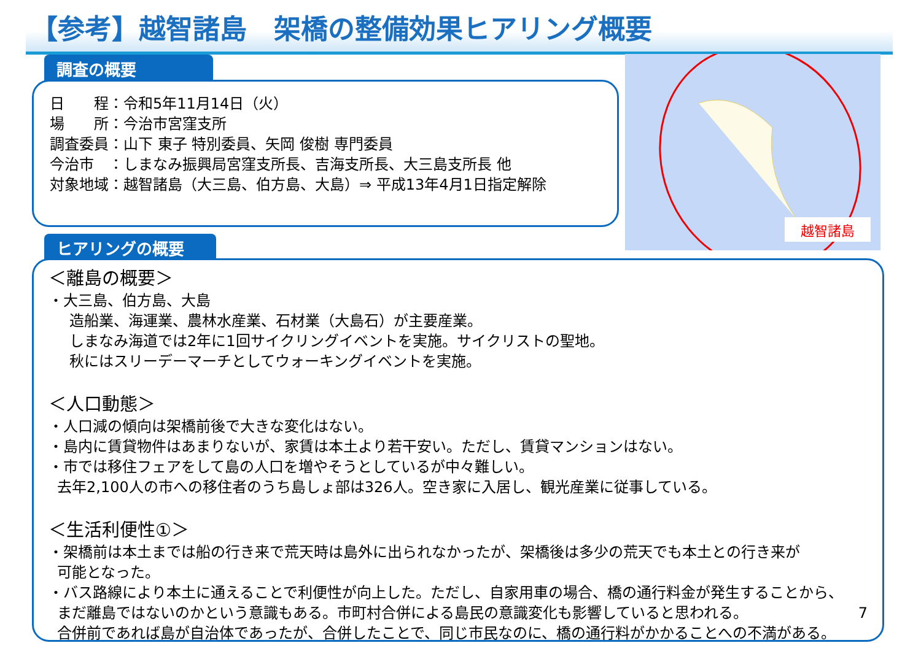【参考】越智諸島　架橋の整備効果ヒアリング概要
調査の概要
日　　程：令和5年11月14日（火）
場　　所：今治市宮窪支所
調査委員：山下 東子 特別委員、矢岡 俊樹 専門委員
今治市　：しまなみ振興局宮窪支所長、吉海支所長、大三島支所長 他
対象地域：越智諸島（大三島、伯方島、大島）⇒ 平成13年4月1日指定解除
越智諸島
ヒアリングの概要
＜離島の概要＞
・大三島、伯方島、大島
造船業、海運業、農林水産業、石材業（大島石）が主要産業。
しまなみ海道では2年に1回サイクリングイベントを実施。サイクリストの聖地。
秋にはスリーデーマーチとしてウォーキングイベントを実施。
＜人口動態＞
・人口減の傾向は架橋前後で大きな変化はない。
・島内に賃貸物件はあまりないが、家賃は本土より若干安い。ただし、賃貸マンションはない。
・市では移住フェアをして島の人口を増やそうとしているが中々難しい。
去年2,100人の市への移住者のうち島しょ部は326人。空き家に入居し、観光産業に従事している。
＜生活利便性①＞
・架橋前は本土までは船の行き来で荒天時は島外に出られなかったが、架橋後は多少の荒天でも本土との行き来が
可能となった。
・バス路線により本土に通えることで利便性が向上した。ただし、自家用車の場合、橋の通行料金が発生することから、
まだ離島ではないのかという意識もある。市町村合併による島民の意識変化も影響していると思われる。 7
合併前であれば島が自治体であったが、合併したことで、同じ市民なのに、橋の通行料がかかることへの不満がある。